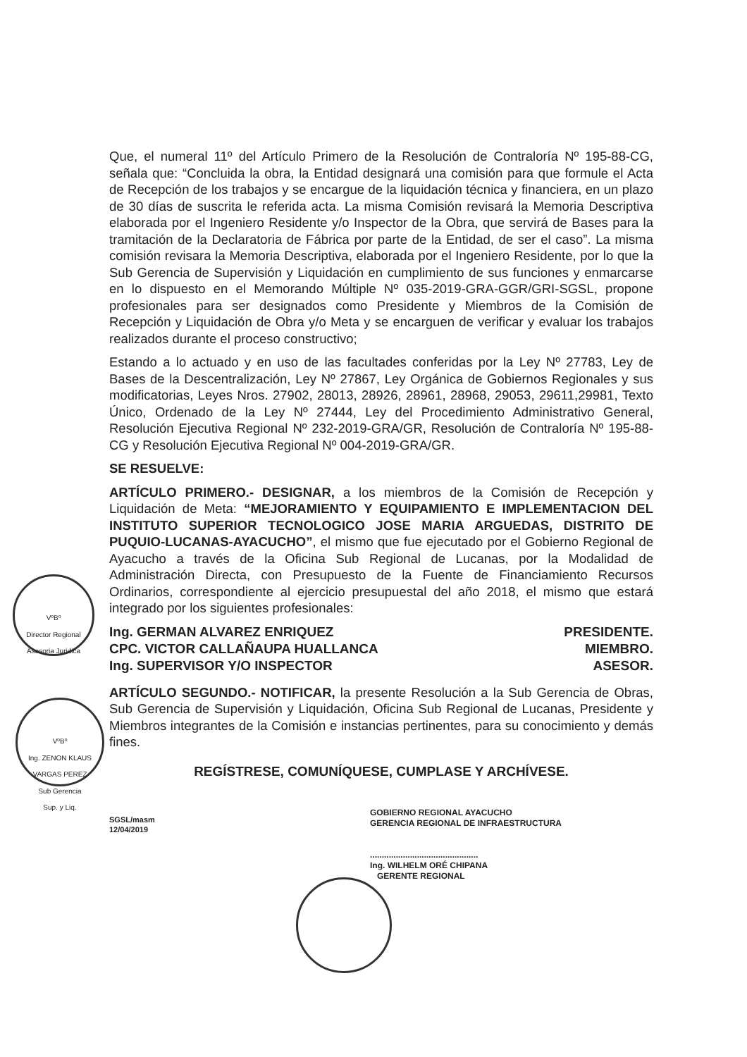Que, el numeral 11º del Artículo Primero de la Resolución de Contraloría Nº 195-88-CG, señala que: “Concluida la obra, la Entidad designará una comisión para que formule el Acta de Recepción de los trabajos y se encargue de la liquidación técnica y financiera, en un plazo de 30 días de suscrita le referida acta. La misma Comisión revisará la Memoria Descriptiva elaborada por el Ingeniero Residente y/o Inspector de la Obra, que servirá de Bases para la tramitación de la Declaratoria de Fábrica por parte de la Entidad, de ser el caso”. La misma comisión revisara la Memoria Descriptiva, elaborada por el Ingeniero Residente, por lo que la Sub Gerencia de Supervisión y Liquidación en cumplimiento de sus funciones y enmarcarse en lo dispuesto en el Memorando Múltiple Nº 035-2019-GRA-GGR/GRI-SGSL, propone profesionales para ser designados como Presidente y Miembros de la Comisión de Recepción y Liquidación de Obra y/o Meta y se encarguen de verificar y evaluar los trabajos realizados durante el proceso constructivo;
Estando a lo actuado y en uso de las facultades conferidas por la Ley Nº 27783, Ley de Bases de la Descentralización, Ley Nº 27867, Ley Orgánica de Gobiernos Regionales y sus modificatorias, Leyes Nros. 27902, 28013, 28926, 28961, 28968, 29053, 29611,29981, Texto Único, Ordenado de la Ley Nº 27444, Ley del Procedimiento Administrativo General, Resolución Ejecutiva Regional Nº 232-2019-GRA/GR, Resolución de Contraloría Nº 195-88-CG y Resolución Ejecutiva Regional Nº 004-2019-GRA/GR.
SE RESUELVE:
ARTÍCULO PRIMERO.- DESIGNAR, a los miembros de la Comisión de Recepción y Liquidación de Meta: “MEJORAMIENTO Y EQUIPAMIENTO E IMPLEMENTACION DEL INSTITUTO SUPERIOR TECNOLOGICO JOSE MARIA ARGUEDAS, DISTRITO DE PUQUIO-LUCANAS-AYACUCHO”, el mismo que fue ejecutado por el Gobierno Regional de Ayacucho a través de la Oficina Sub Regional de Lucanas, por la Modalidad de Administración Directa, con Presupuesto de la Fuente de Financiamiento Recursos Ordinarios, correspondiente al ejercicio presupuestal del año 2018, el mismo que estará integrado por los siguientes profesionales:
Ing. GERMAN ALVAREZ ENRIQUEZ PRESIDENTE.
CPC. VICTOR CALLAÑAUPA HUALLANCA MIEMBRO.
Ing. SUPERVISOR Y/O INSPECTOR ASESOR.
ARTÍCULO SEGUNDO.- NOTIFICAR, la presente Resolución a la Sub Gerencia de Obras, Sub Gerencia de Supervisión y Liquidación, Oficina Sub Regional de Lucanas, Presidente y Miembros integrantes de la Comisión e instancias pertinentes, para su conocimiento y demás fines.
REGÍSTRESE, COMUNÍQUESE, CUMPLASE Y ARCHÍVESE.
SGSL/masm
12/04/2019
GOBIERNO REGIONAL AYACUCHO
GERENCIA REGIONAL DE INFRAESTRUCTURA
..............................................
Ing. WILHELM ORÉ CHIPANA
GERENTE REGIONAL
VºBº
Director Regional
Asesoria Juridica
VºBº
Ing. ZENON KLAUS
VARGAS PEREZ
Sub Gerencia
Sup. y Liq.